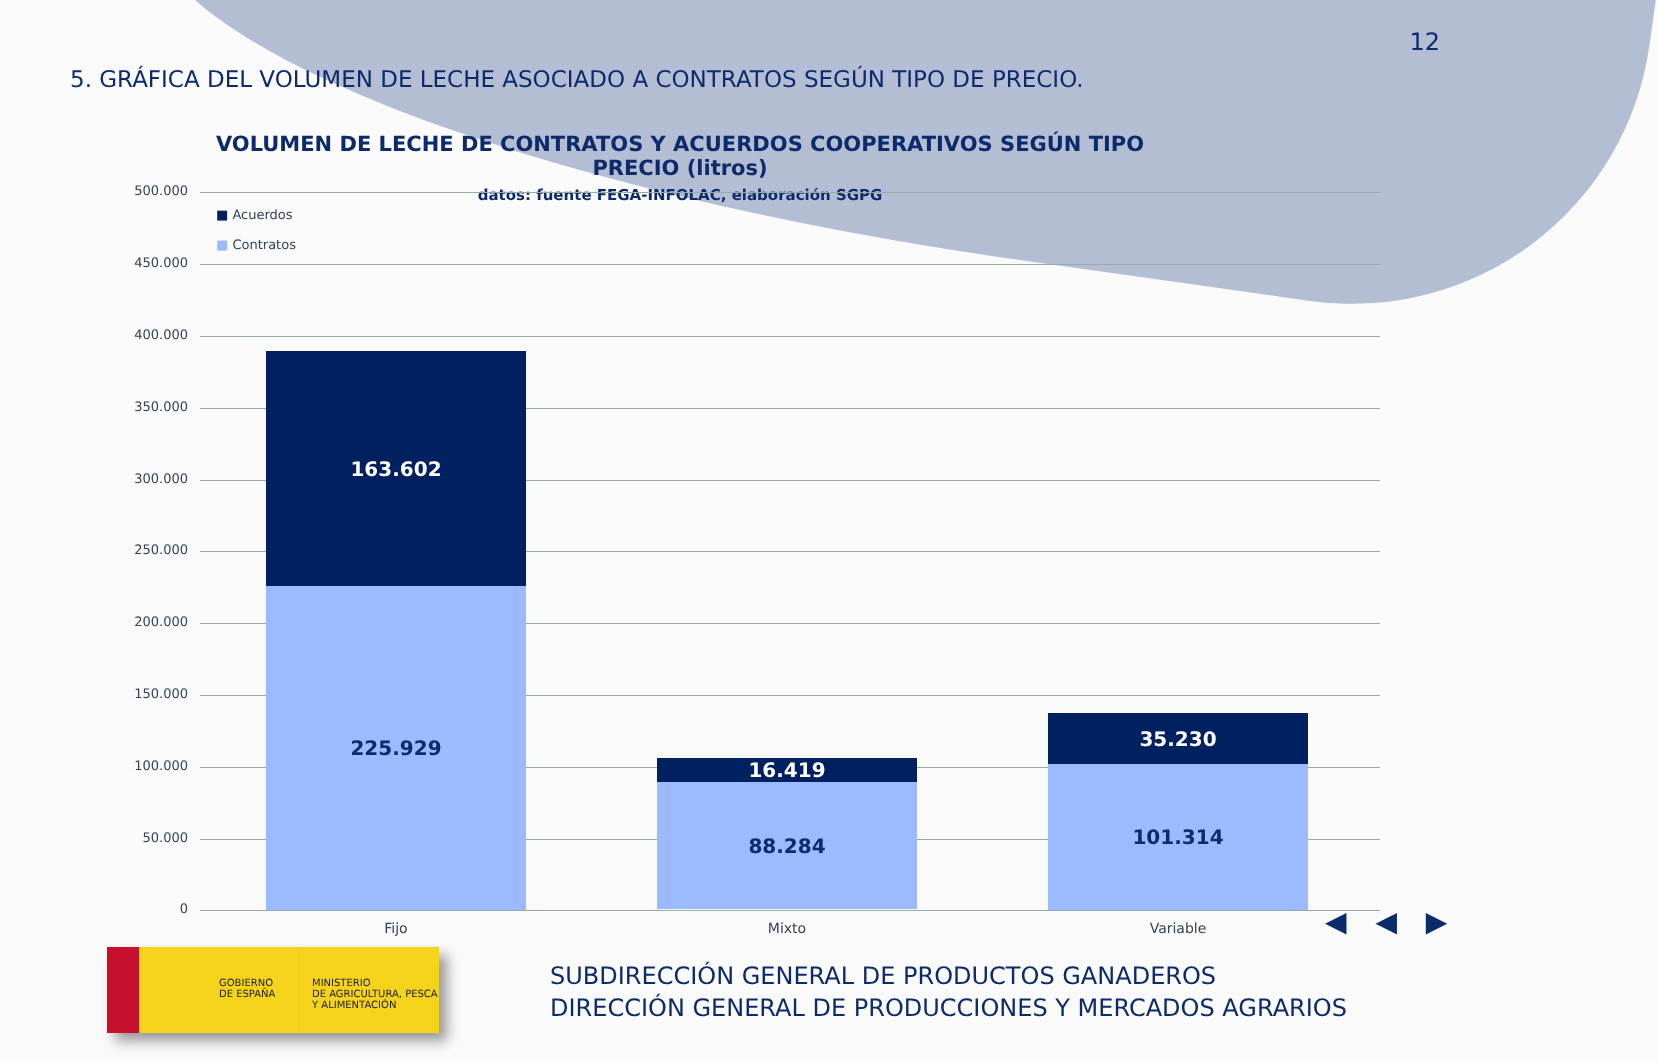12
5. GRÁFICA DEL VOLUMEN DE LECHE ASOCIADO A CONTRATOS SEGÚN TIPO DE PRECIO.
VOLUMEN DE LECHE DE CONTRATOS Y ACUERDOS COOPERATIVOS SEGÚN TIPO PRECIO (litros)
datos: fuente FEGA-INFOLAC, elaboración SGPG
■ Acuerdos
■ Contratos
500.000
450.000
400.000
350.000
300.000
250.000
200.000
150.000
100.000
50.000
0
163.602
225.929
16.419
88.284
35.230
101.314
Fijo Mixto Variable
◀ ◀ ▶
GOBIERNO
DE ESPAÑA
MINISTERIO
DE AGRICULTURA, PESCA
Y ALIMENTACIÓN
SUBDIRECCIÓN GENERAL DE PRODUCTOS GANADEROS
DIRECCIÓN GENERAL DE PRODUCCIONES Y MERCADOS AGRARIOS